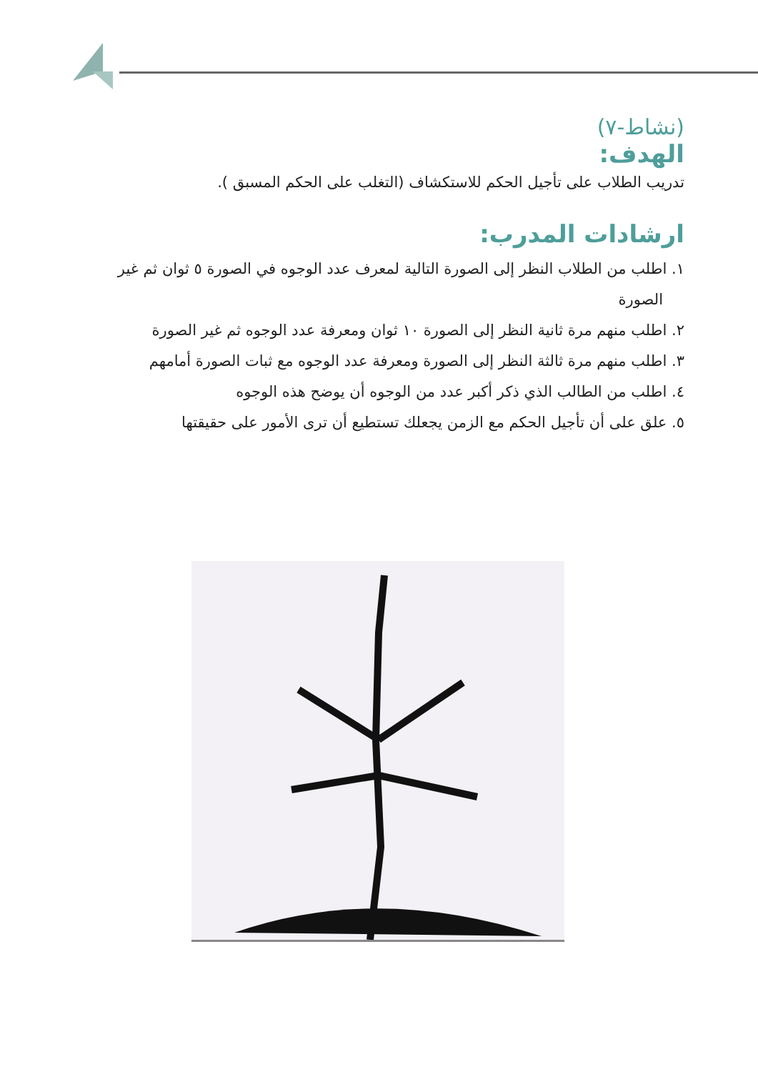(نشاط-٧)
الهدف:
تدريب الطلاب على تأجيل الحكم للاستكشاف (التغلب على الحكم المسبق ).
ارشادات المدرب:
١. اطلب من الطلاب النظر إلى الصورة التالية لمعرف عدد الوجوه في الصورة ٥ ثوان ثم غير الصورة
٢. اطلب منهم مرة ثانية النظر إلى الصورة ١٠ ثوان ومعرفة عدد الوجوه ثم غير الصورة
٣. اطلب منهم مرة ثالثة النظر إلى الصورة ومعرفة عدد الوجوه مع ثبات الصورة أمامهم
٤. اطلب من الطالب الذي ذكر أكبر عدد من الوجوه أن يوضح هذه الوجوه
٥. علق على أن تأجيل الحكم مع الزمن يجعلك تستطيع أن ترى الأمور على حقيقتها